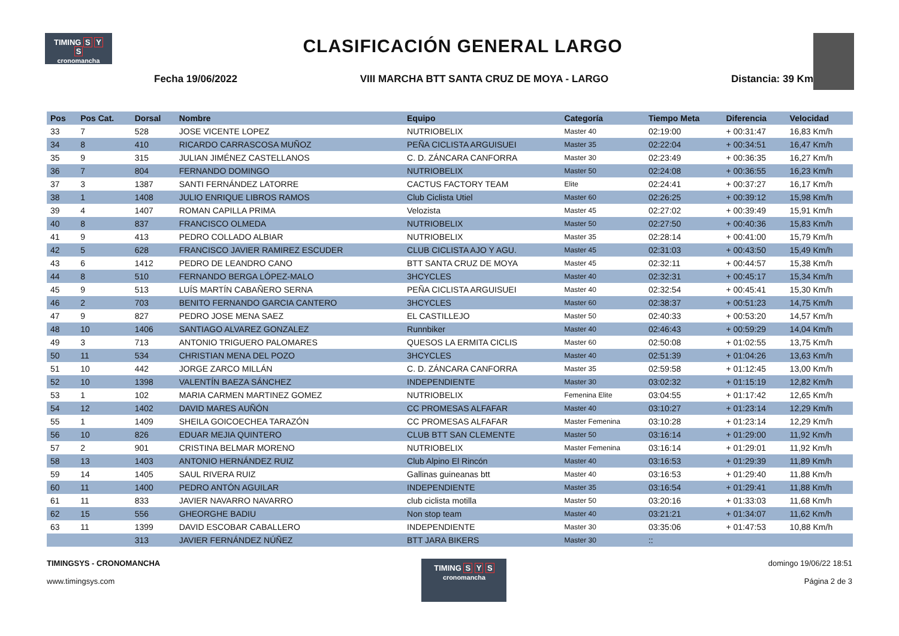TIMING S Y S
cronomancha
CLASIFICACIÓN GENERAL LARGO
Fecha 19/06/2022 VIII MARCHA BTT SANTA CRUZ DE MOYA - LARGO Distancia: 39 Km
| Pos | Pos Cat. | Dorsal | Nombre | Equipo | Categoría | Tiempo Meta | Diferencia | Velocidad |
| --- | --- | --- | --- | --- | --- | --- | --- | --- |
| 33 | 7 | 528 | JOSE VICENTE LOPEZ | NUTRIOBELIX | Master 40 | 02:19:00 | + 00:31:47 | 16,83 Km/h |
| 34 | 8 | 410 | RICARDO CARRASCOSA MUÑOZ | PEÑA CICLISTA ARGUISUEI | Master 35 | 02:22:04 | + 00:34:51 | 16,47 Km/h |
| 35 | 9 | 315 | JULIAN JIMÉNEZ CASTELLANOS | C. D. ZÁNCARA CANFORRA | Master 30 | 02:23:49 | + 00:36:35 | 16,27 Km/h |
| 36 | 7 | 804 | FERNANDO DOMINGO | NUTRIOBELIX | Master 50 | 02:24:08 | + 00:36:55 | 16,23 Km/h |
| 37 | 3 | 1387 | SANTI FERNÁNDEZ LATORRE | CACTUS FACTORY TEAM | Elite | 02:24:41 | + 00:37:27 | 16,17 Km/h |
| 38 | 1 | 1408 | JULIO ENRIQUE LIBROS RAMOS | Club Ciclista Utiel | Master 60 | 02:26:25 | + 00:39:12 | 15,98 Km/h |
| 39 | 4 | 1407 | ROMAN CAPILLA PRIMA | Velozista | Master 45 | 02:27:02 | + 00:39:49 | 15,91 Km/h |
| 40 | 8 | 837 | FRANCISCO OLMEDA | NUTRIOBELIX | Master 50 | 02:27:50 | + 00:40:36 | 15,83 Km/h |
| 41 | 9 | 413 | PEDRO COLLADO ALBIAR | NUTRIOBELIX | Master 35 | 02:28:14 | + 00:41:00 | 15,79 Km/h |
| 42 | 5 | 628 | FRANCISCO JAVIER RAMIREZ ESCUDER | CLUB CICLISTA AJO Y AGU. | Master 45 | 02:31:03 | + 00:43:50 | 15,49 Km/h |
| 43 | 6 | 1412 | PEDRO DE LEANDRO CANO | BTT SANTA CRUZ DE MOYA | Master 45 | 02:32:11 | + 00:44:57 | 15,38 Km/h |
| 44 | 8 | 510 | FERNANDO BERGA LÓPEZ-MALO | 3HCYCLES | Master 40 | 02:32:31 | + 00:45:17 | 15,34 Km/h |
| 45 | 9 | 513 | LUÍS MARTÍN CABAÑERO SERNA | PEÑA CICLISTA ARGUISUEI | Master 40 | 02:32:54 | + 00:45:41 | 15,30 Km/h |
| 46 | 2 | 703 | BENITO FERNANDO GARCIA CANTERO | 3HCYCLES | Master 60 | 02:38:37 | + 00:51:23 | 14,75 Km/h |
| 47 | 9 | 827 | PEDRO JOSE MENA SAEZ | EL CASTILLEJO | Master 50 | 02:40:33 | + 00:53:20 | 14,57 Km/h |
| 48 | 10 | 1406 | SANTIAGO ALVAREZ GONZALEZ | Runnbiker | Master 40 | 02:46:43 | + 00:59:29 | 14,04 Km/h |
| 49 | 3 | 713 | ANTONIO TRIGUERO PALOMARES | QUESOS LA ERMITA CICLIS | Master 60 | 02:50:08 | + 01:02:55 | 13,75 Km/h |
| 50 | 11 | 534 | CHRISTIAN MENA DEL POZO | 3HCYCLES | Master 40 | 02:51:39 | + 01:04:26 | 13,63 Km/h |
| 51 | 10 | 442 | JORGE ZARCO MILLÁN | C. D. ZÁNCARA CANFORRA | Master 35 | 02:59:58 | + 01:12:45 | 13,00 Km/h |
| 52 | 10 | 1398 | VALENTÍN BAEZA SÁNCHEZ | INDEPENDIENTE | Master 30 | 03:02:32 | + 01:15:19 | 12,82 Km/h |
| 53 | 1 | 102 | MARIA CARMEN MARTINEZ GOMEZ | NUTRIOBELIX | Femenina Elite | 03:04:55 | + 01:17:42 | 12,65 Km/h |
| 54 | 12 | 1402 | DAVID MARES AUÑÓN | CC PROMESAS ALFAFAR | Master 40 | 03:10:27 | + 01:23:14 | 12,29 Km/h |
| 55 | 1 | 1409 | SHEILA GOICOECHEA TARAZÓN | CC PROMESAS ALFAFAR | Master Femenina | 03:10:28 | + 01:23:14 | 12,29 Km/h |
| 56 | 10 | 826 | EDUAR MEJIA QUINTERO | CLUB BTT SAN CLEMENTE | Master 50 | 03:16:14 | + 01:29:00 | 11,92 Km/h |
| 57 | 2 | 901 | CRISTINA BELMAR MORENO | NUTRIOBELIX | Master Femenina | 03:16:14 | + 01:29:01 | 11,92 Km/h |
| 58 | 13 | 1403 | ANTONIO HERNÁNDEZ RUIZ | Club Alpino El Rincón | Master 40 | 03:16:53 | + 01:29:39 | 11,89 Km/h |
| 59 | 14 | 1405 | SAUL RIVERA RUIZ | Gallinas guineanas btt | Master 40 | 03:16:53 | + 01:29:40 | 11,88 Km/h |
| 60 | 11 | 1400 | PEDRO ANTÓN AGUILAR | INDEPENDIENTE | Master 35 | 03:16:54 | + 01:29:41 | 11,88 Km/h |
| 61 | 11 | 833 | JAVIER NAVARRO NAVARRO | club ciclista motilla | Master 50 | 03:20:16 | + 01:33:03 | 11,68 Km/h |
| 62 | 15 | 556 | GHEORGHE BADIU | Non stop team | Master 40 | 03:21:21 | + 01:34:07 | 11,62 Km/h |
| 63 | 11 | 1399 | DAVID ESCOBAR CABALLERO | INDEPENDIENTE | Master 30 | 03:35:06 | + 01:47:53 | 10,88 Km/h |
| | | 313 | JAVIER FERNÁNDEZ NÚÑEZ | BTT JARA BIKERS | Master 30 | :: | | |
TIMINGSYS - CRONOMANCHA
www.timingsys.com
TIMING S Y S
cronomancha
domingo 19/06/22 18:51
Página 2 de 3